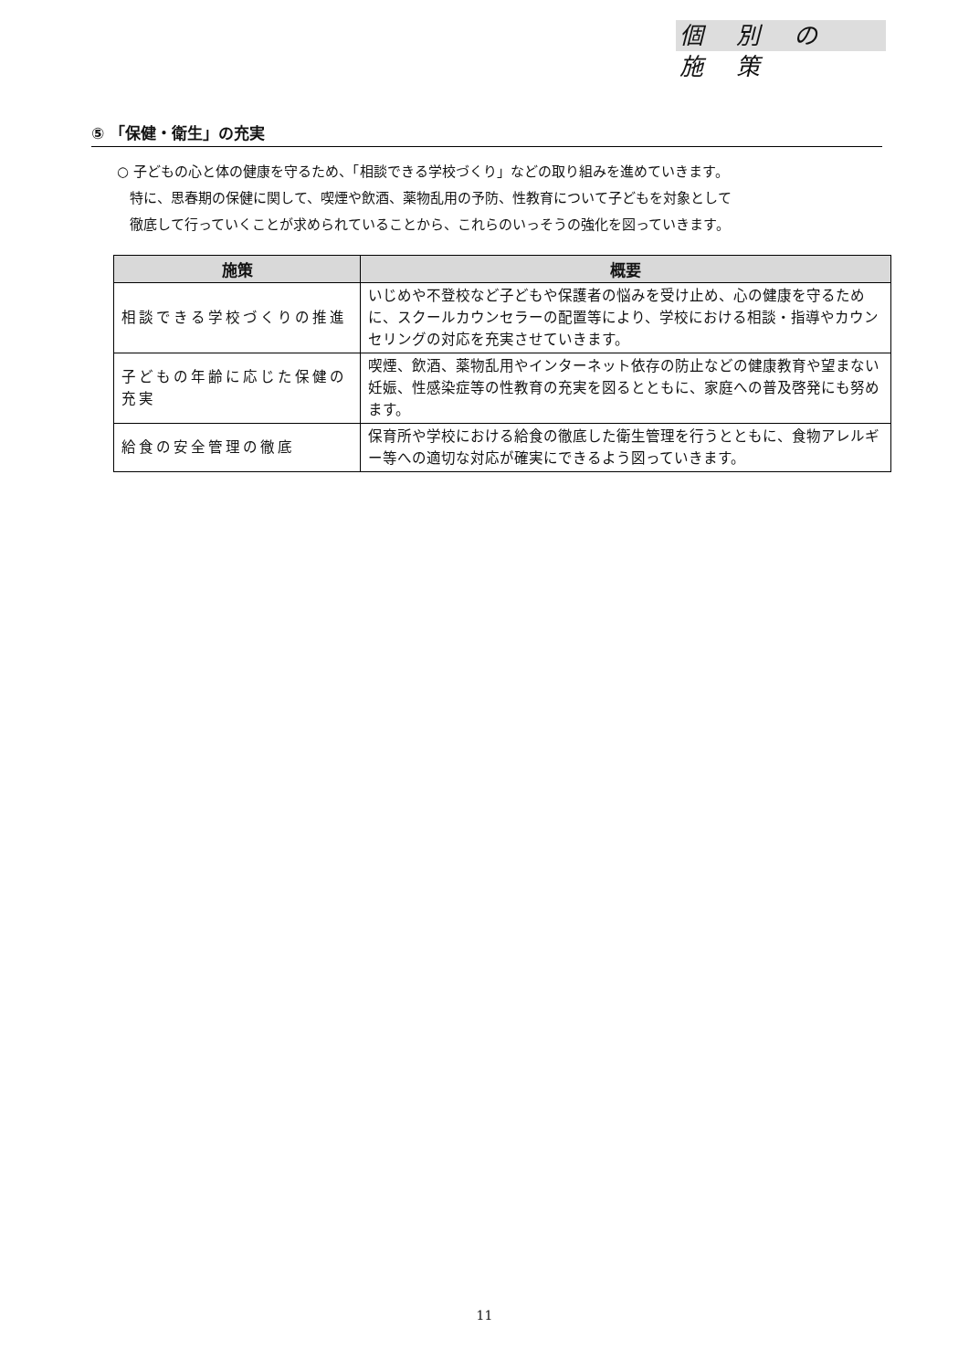個 別 の 施 策
⑤ 「保健・衛生」の充実
○ 子どもの心と体の健康を守るため、「相談できる学校づくり」などの取り組みを進めていきます。
特に、思春期の保健に関して、喫煙や飲酒、薬物乱用の予防、性教育について子どもを対象として
徹底して行っていくことが求められていることから、これらのいっそうの強化を図っていきます。
| 施策 | 概要 |
| --- | --- |
| 相談できる学校づくりの推進 | いじめや不登校など子どもや保護者の悩みを受け止め、心の健康を守るために、スクールカウンセラーの配置等により、学校における相談・指導やカウンセリングの対応を充実させていきます。 |
| 子どもの年齢に応じた保健の充実 | 喫煙、飲酒、薬物乱用やインターネット依存の防止などの健康教育や望まない妊娠、性感染症等の性教育の充実を図るとともに、家庭への普及啓発にも努めます。 |
| 給食の安全管理の徹底 | 保育所や学校における給食の徹底した衛生管理を行うとともに、食物アレルギー等への適切な対応が確実にできるよう図っていきます。 |
11